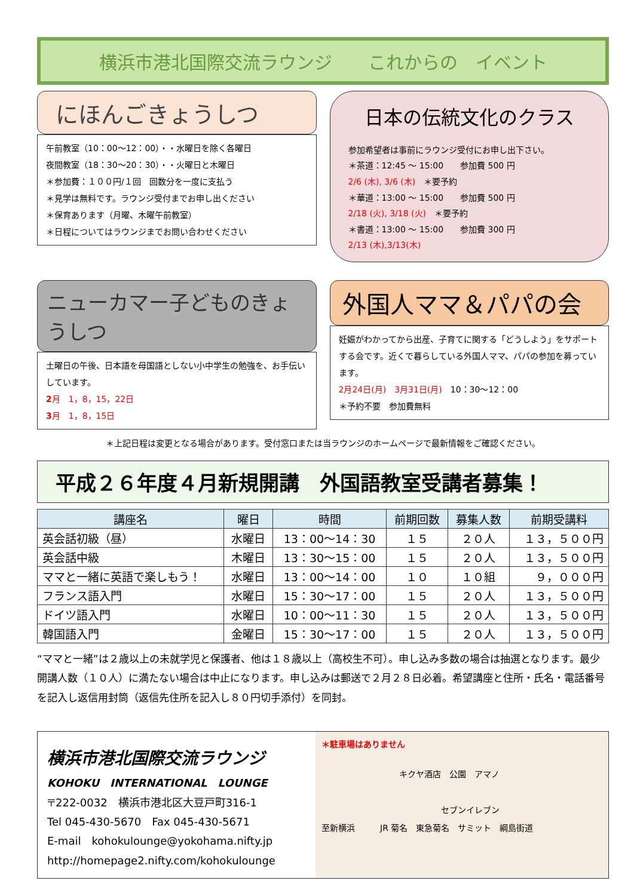横浜市港北国際交流ラウンジ　　これからの　イベント
にほんごきょうしつ
午前教室（10：00～12：00）・・水曜日を除く各曜日
夜間教室（18：30～20：30）・・火曜日と木曜日
＊参加費：１００円/１回　回数分を一度に支払う
＊見学は無料です。ラウンジ受付までお申し出ください
＊保育あります（月曜、木曜午前教室）
＊日程についてはラウンジまでお問い合わせください
日本の伝統文化のクラス
参加希望者は事前にラウンジ受付にお申し出下さい。
＊茶道：12:45 ～ 15:00　　参加費 500 円
2/6 (木), 3/6 (木)　＊要予約
＊華道：13:00 ～ 15:00　　参加費 500 円
2/18 (火), 3/18 (火)　＊要予約
＊書道：13:00 ～ 15:00　　参加費 300 円
2/13 (木),3/13(木)
ニューカマー子どものきょうしつ
土曜日の午後、日本語を母国語としない小中学生の勉強を、お手伝いしています。
2月　1，8，15，22日
3月　1，8，15日
外国人ママ＆パパの会
妊娠がわかってから出産、子育てに関する「どうしよう」をサポートする会です。近くで暮らしている外国人ママ、パパの参加を募っています。
2月24日(月)　3月31日(月)　10：30～12：00
＊予約不要　参加費無料
＊上記日程は変更となる場合があります。受付窓口または当ラウンジのホームページで最新情報をご確認ください。
平成２６年度４月新規開講　外国語教室受講者募集！
| 講座名 | 曜日 | 時間 | 前期回数 | 募集人数 | 前期受講料 |
| --- | --- | --- | --- | --- | --- |
| 英会話初級（昼） | 水曜日 | 13：00～14：30 | １５ | ２０人 | １３，５００円 |
| 英会話中級 | 木曜日 | 13：30～15：00 | １５ | ２０人 | １３，５００円 |
| ママと一緒に英語で楽しもう！ | 水曜日 | 13：00～14：00 | １０ | １０組 | ９，０００円 |
| フランス語入門 | 水曜日 | 15：30～17：00 | １５ | ２０人 | １３，５００円 |
| ドイツ語入門 | 水曜日 | 10：00～11：30 | １５ | ２０人 | １３，５００円 |
| 韓国語入門 | 金曜日 | 15：30～17：00 | １５ | ２０人 | １３，５００円 |
“ママと一緒”は２歳以上の未就学児と保護者、他は１８歳以上（高校生不可）。申し込み多数の場合は抽選となります。最少開講人数（１０人）に満たない場合は中止になります。申し込みは郵送で２月２８日必着。希望講座と住所・氏名・電話番号を記入し返信用封筒（返信先住所を記入し８０円切手添付）を同封。
横浜市港北国際交流ラウンジ
KOHOKU　INTERNATIONAL　LOUNGE
〒222-0032　横浜市港北区大豆戸町316-1
Tel 045-430-5670　Fax 045-430-5671
E-mail　kohokulounge@yokohama.nifty.jp
http://homepage2.nifty.com/kohokulounge
＊駐車場はありません
キクヤ酒店　公園　アマノ
セブンイレブン
至新横浜　　　JR 菊名　東急菊名　サミット　綱島街道